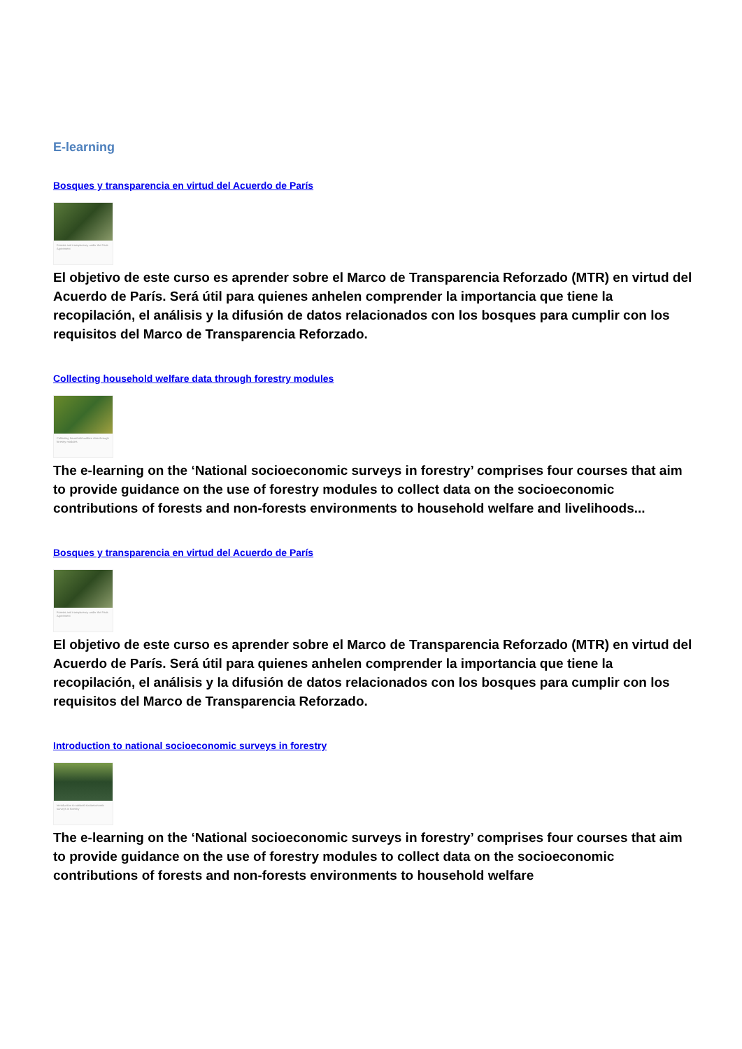E-learning
Bosques y transparencia en virtud del Acuerdo de París
Forests and transparency under the Paris Agreement
El objetivo de este curso es aprender sobre el Marco de Transparencia Reforzado (MTR) en virtud del Acuerdo de París. Será útil para quienes anhelen comprender la importancia que tiene la recopilación, el análisis y la difusión de datos relacionados con los bosques para cumplir con los requisitos del Marco de Transparencia Reforzado.
Collecting household welfare data through forestry modules
Collecting household welfare data through forestry modules
The e-learning on the ‘National socioeconomic surveys in forestry’ comprises four courses that aim to provide guidance on the use of forestry modules to collect data on the socioeconomic contributions of forests and non-forests environments to household welfare and livelihoods...
Bosques y transparencia en virtud del Acuerdo de París
Forests and transparency under the Paris Agreement
El objetivo de este curso es aprender sobre el Marco de Transparencia Reforzado (MTR) en virtud del Acuerdo de París. Será útil para quienes anhelen comprender la importancia que tiene la recopilación, el análisis y la difusión de datos relacionados con los bosques para cumplir con los requisitos del Marco de Transparencia Reforzado.
Introduction to national socioeconomic surveys in forestry
Introduction to national socioeconomic surveys in forestry
The e-learning on the ‘National socioeconomic surveys in forestry’ comprises four courses that aim to provide guidance on the use of forestry modules to collect data on the socioeconomic contributions of forests and non-forests environments to household welfare